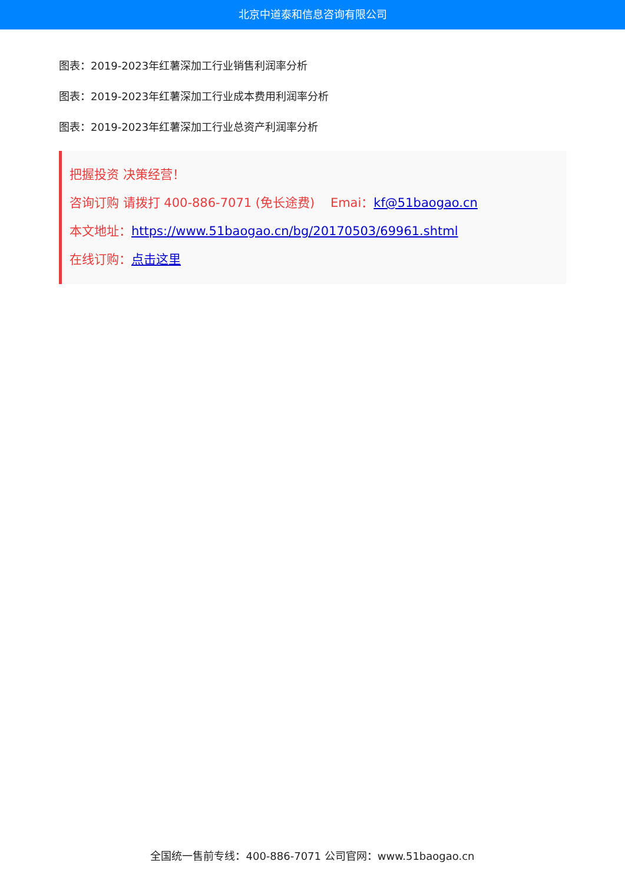北京中道泰和信息咨询有限公司
图表：2019-2023年红薯深加工行业销售利润率分析
图表：2019-2023年红薯深加工行业成本费用利润率分析
图表：2019-2023年红薯深加工行业总资产利润率分析
把握投资 决策经营！
咨询订购 请拨打 400-886-7071 (免长途费) Emai：kf@51baogao.cn
本文地址：https://www.51baogao.cn/bg/20170503/69961.shtml
在线订购：点击这里
全国统一售前专线：400-886-7071 公司官网：www.51baogao.cn